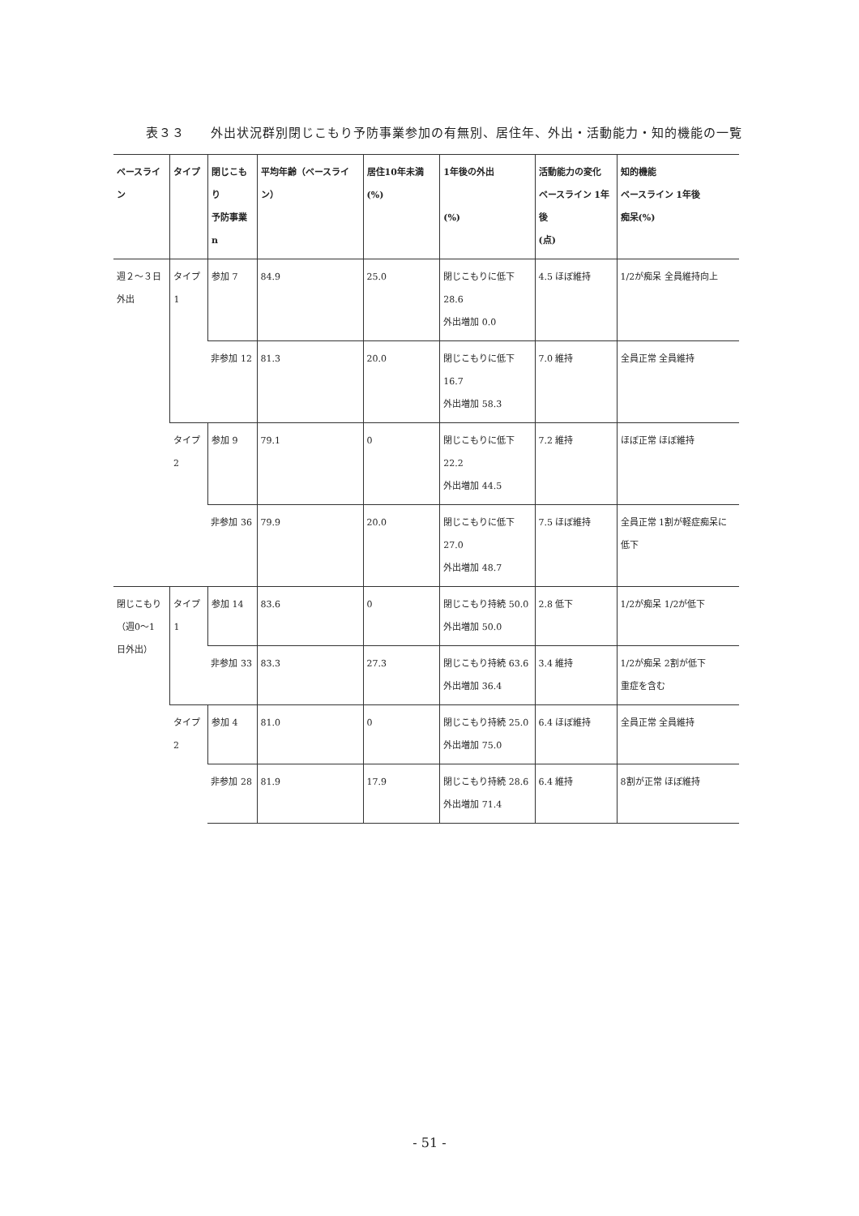表３３　　外出状況群別閉じこもり予防事業参加の有無別、居住年、外出・活動能力・知的機能の一覧
| ベースライン | タイプ | 閉じこもり 予防事業 n | 平均年齢（ベースライン） | 居住10年未満(%) | 1年後の外出 (%) | 活動能力の変化 ベースライン 1年後 (点) | 知的機能 ベースライン 1年後 痴呆(%) |
| --- | --- | --- | --- | --- | --- | --- | --- |
| 週２～３日 外出 | タイプ1 | 参加 7 | 84.9 | 25.0 | 閉じこもりに低下 28.6 外出増加 0.0 | 4.5 ほぼ維持 | 1/2が痴呆 全員維持向上 |
| | | 非参加 12 | 81.3 | 20.0 | 閉じこもりに低下 16.7 外出増加 58.3 | 7.0 維持 | 全員正常 全員維持 |
| | タイプ2 | 参加 9 | 79.1 | 0 | 閉じこもりに低下 22.2 外出増加 44.5 | 7.2 維持 | ほぼ正常 ほぼ維持 |
| | | 非参加 36 | 79.9 | 20.0 | 閉じこもりに低下 27.0 外出増加 48.7 | 7.5 ほぼ維持 | 全員正常 1割が軽症痴呆に低下 |
| 閉じこもり （週0～1 日外出） | タイプ1 | 参加 14 | 83.6 | 0 | 閉じこもり持続 50.0 外出増加 50.0 | 2.8 低下 | 1/2が痴呆 1/2が低下 |
| | | 非参加 33 | 83.3 | 27.3 | 閉じこもり持続 63.6 外出増加 36.4 | 3.4 維持 | 1/2が痴呆 2割が低下 重症を含む |
| | タイプ2 | 参加 4 | 81.0 | 0 | 閉じこもり持続 25.0 外出増加 75.0 | 6.4 ほぼ維持 | 全員正常 全員維持 |
| | | 非参加 28 | 81.9 | 17.9 | 閉じこもり持続 28.6 外出増加 71.4 | 6.4 維持 | 8割が正常 ほぼ維持 |
- 51 -